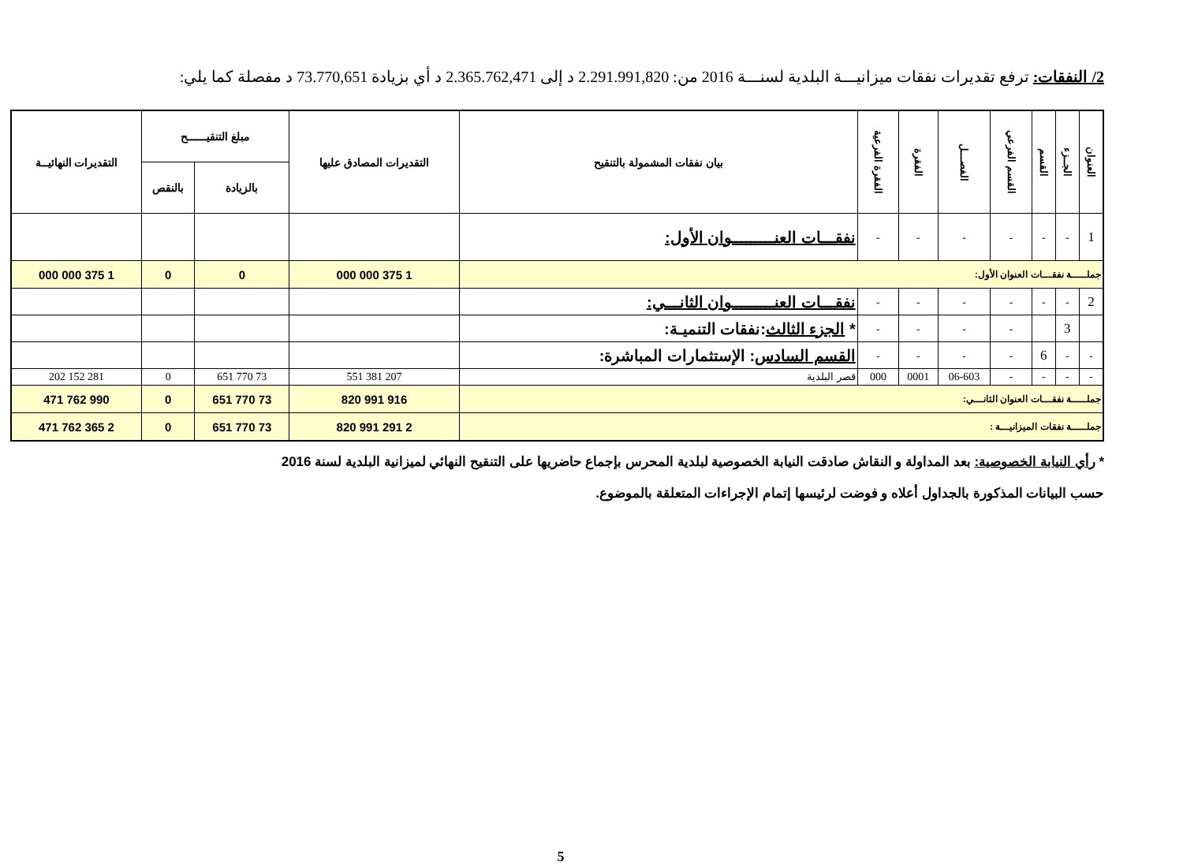2/ النفقات: ترفع تقديرات نفقات ميزانيـــة البلدية لسنـــة 2016 من: 2.291.991,820 د إلى 2.365.762,471 د أي بزيادة 73.770,651 د مفصلة كما يلي:
| العنوان | الجــزء | القسم | القسم الفرعي | الفصـــل | الفقرة | الفقرة الفرعية | بيان نفقات المشمولة بالتنقيح | التقديرات المصادق عليها | مبلغ التنقيــــــح | | التقديرات النهائيــة |
| --- | --- | --- | --- | --- | --- | --- | --- | --- | --- | --- | --- |
| | | | | | | | | | بالزيادة | بالنقص | |
| 1 | - | - | - | - | - | - | نفقـــات العنـــــــــوان الأول: | | | | |
| جملـــــة نفقـــات العنوان الأول: | | | | | | | | 1 375 000 000 | 0 | 0 | 1 375 000 000 |
| 2 | - | - | - | - | - | - | نفقـــات العنـــــــــوان الثانـــي: | | | | |
| | 3 | | - | - | - | - | * الجزء الثالث :نفقات التنميـة: | | | | |
| - | - | 6 | - | - | - | - | القسم السادس : الإستثمارات المباشرة: | | | | |
| - | - | - | - | 06-603 | 0001 | 000 | قصر البلدية | 207 381 551 | 73 770 651 | 0 | 281 152 202 |
| جملـــــة نفقـــات العنوان الثانـــي: | | | | | | | | 916 991 820 | 73 770 651 | 0 | 990 762 471 |
| جملـــــة نفقات الميزانيـــة : | | | | | | | | 2 291 991 820 | 73 770 651 | 0 | 2 365 762 471 |
* رأي النيابة الخصوصية: بعد المداولة و النقاش صادقت النيابة الخصوصية لبلدية المحرس بإجماع حاضريها على التنقيح النهائي لميزانية البلدية لسنة 2016
حسب البيانات المذكورة بالجداول أعلاه و فوضت لرئيسها إتمام الإجراءات المتعلقة بالموضوع.
5